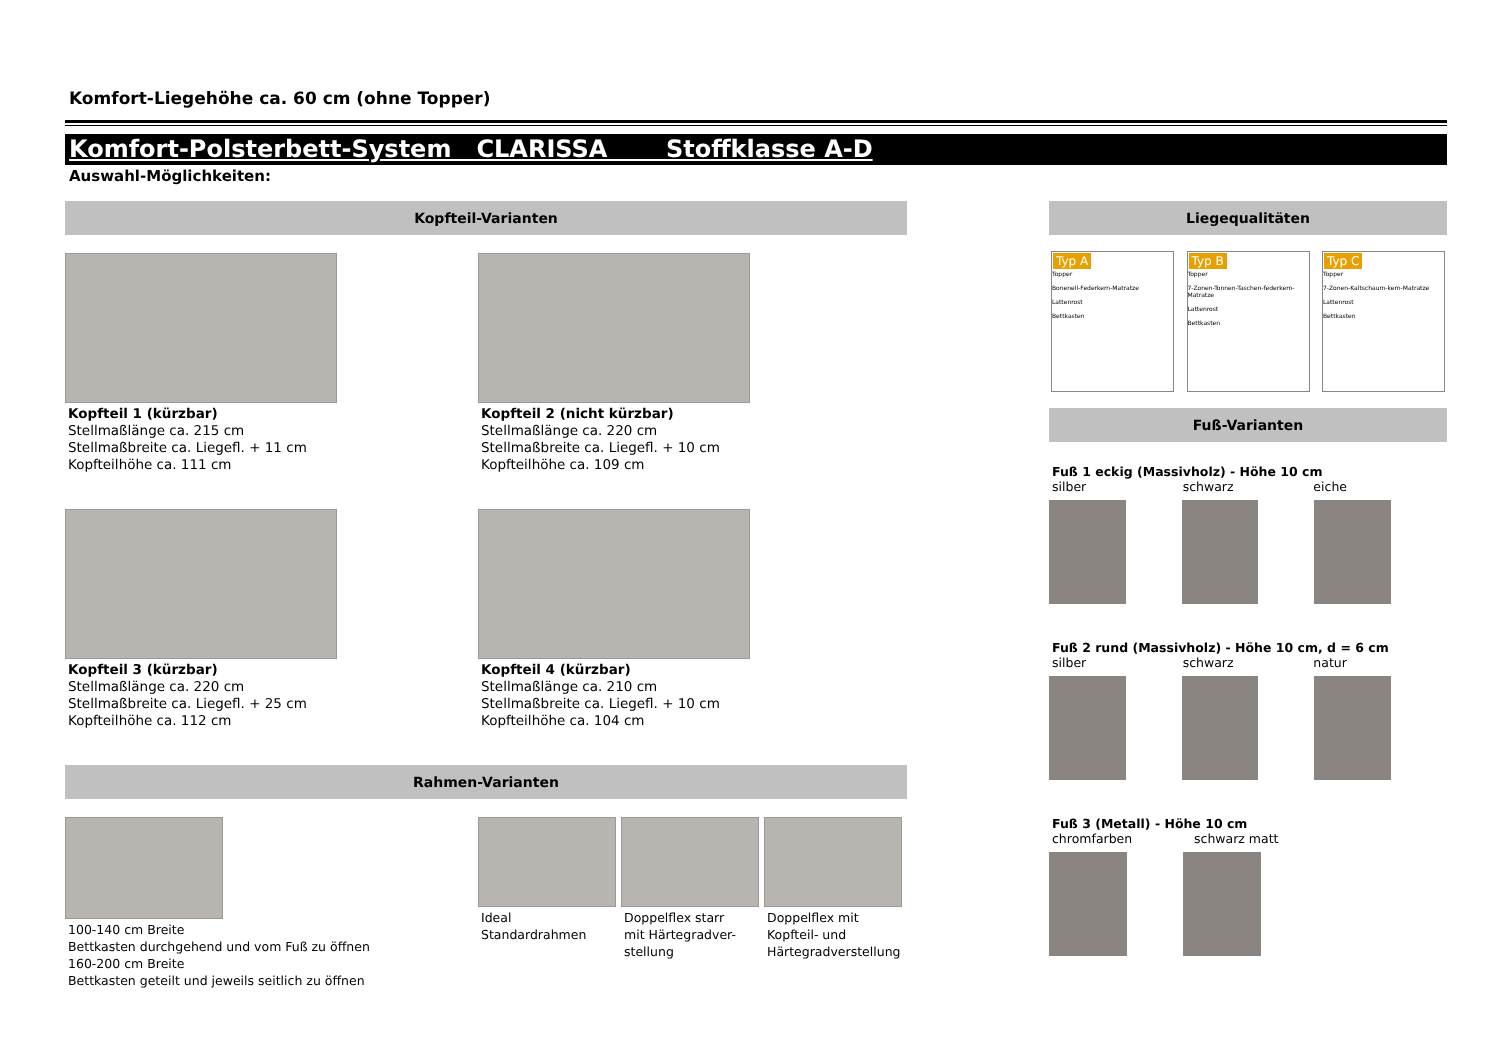Komfort-Liegehöhe ca. 60 cm (ohne Topper)
Komfort-Polsterbett-System CLARISSA Stoffklasse A-D
Auswahl-Möglichkeiten:
Kopfteil-Varianten
Kopfteil 1 (kürzbar)
Stellmaßlänge ca. 215 cm
Stellmaßbreite ca. Liegefl. + 11 cm
Kopfteilhöhe ca. 111 cm
Kopfteil 2 (nicht kürzbar)
Stellmaßlänge ca. 220 cm
Stellmaßbreite ca. Liegefl. + 10 cm
Kopfteilhöhe ca. 109 cm
Kopfteil 3 (kürzbar)
Stellmaßlänge ca. 220 cm
Stellmaßbreite ca. Liegefl. + 25 cm
Kopfteilhöhe ca. 112 cm
Kopfteil 4 (kürzbar)
Stellmaßlänge ca. 210 cm
Stellmaßbreite ca. Liegefl. + 10 cm
Kopfteilhöhe ca. 104 cm
Rahmen-Varianten
100-140 cm Breite
Bettkasten durchgehend und vom Fuß zu öffnen
160-200 cm Breite
Bettkasten geteilt und jeweils seitlich zu öffnen
Ideal
Standardrahmen
Doppelflex starr
mit Härtegradver-
stellung
Doppelflex mit
Kopfteil- und
Härtegradverstellung
Liegequalitäten
Typ A
Topper
Bonenell-Federkern-Matratze
Lattenrost
Bettkasten
Typ B
Topper
7-Zonen-Tonnen-Taschen-federkern-Matratze
Lattenrost
Bettkasten
Typ C
Topper
7-Zonen-Kaltschaum-kern-Matratze
Lattenrost
Bettkasten
Fuß-Varianten
Fuß 1 eckig (Massivholz) - Höhe 10 cm
silber schwarz eiche
Fuß 2 rund (Massivholz) - Höhe 10 cm, d = 6 cm
silber schwarz natur
Fuß 3 (Metall) - Höhe 10 cm
chromfarben schwarz matt